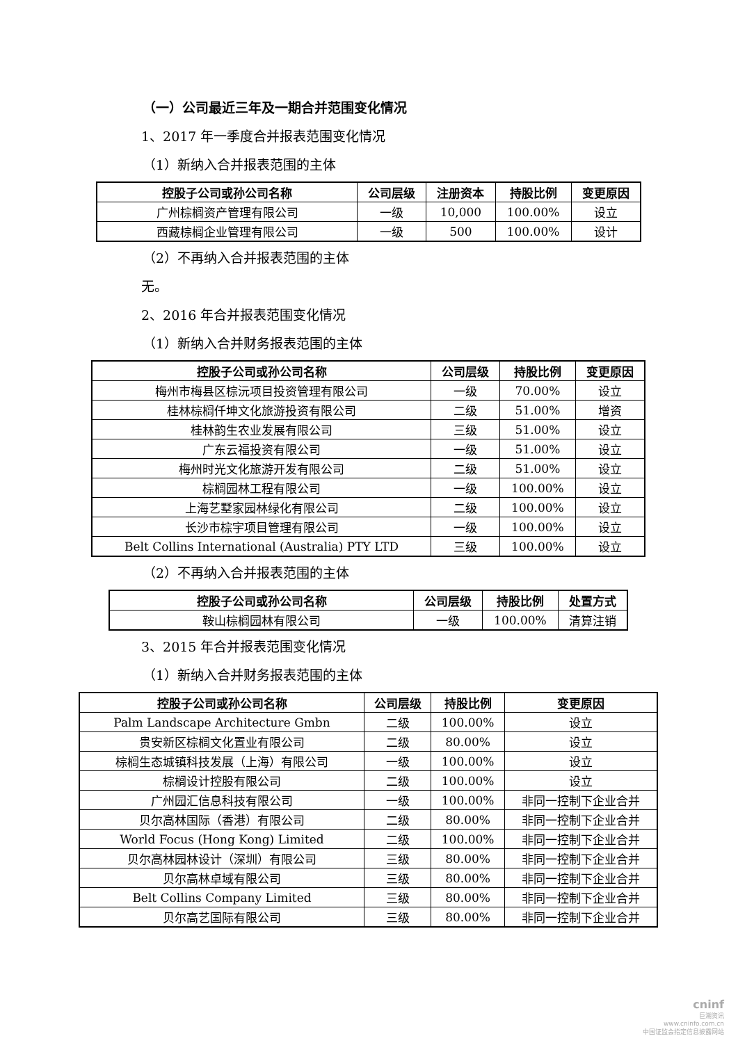（一）公司最近三年及一期合并范围变化情况
1、2017 年一季度合并报表范围变化情况
（1）新纳入合并报表范围的主体
| 控股子公司或孙公司名称 | 公司层级 | 注册资本 | 持股比例 | 变更原因 |
| --- | --- | --- | --- | --- |
| 广州棕榈资产管理有限公司 | 一级 | 10,000 | 100.00% | 设立 |
| 西藏棕榈企业管理有限公司 | 一级 | 500 | 100.00% | 设计 |
（2）不再纳入合并报表范围的主体
无。
2、2016 年合并报表范围变化情况
（1）新纳入合并财务报表范围的主体
| 控股子公司或孙公司名称 | 公司层级 | 持股比例 | 变更原因 |
| --- | --- | --- | --- |
| 梅州市梅县区棕沅项目投资管理有限公司 | 一级 | 70.00% | 设立 |
| 桂林棕榈仟坤文化旅游投资有限公司 | 二级 | 51.00% | 增资 |
| 桂林韵生农业发展有限公司 | 三级 | 51.00% | 设立 |
| 广东云福投资有限公司 | 一级 | 51.00% | 设立 |
| 梅州时光文化旅游开发有限公司 | 二级 | 51.00% | 设立 |
| 棕榈园林工程有限公司 | 一级 | 100.00% | 设立 |
| 上海艺墅家园林绿化有限公司 | 二级 | 100.00% | 设立 |
| 长沙市棕宇项目管理有限公司 | 一级 | 100.00% | 设立 |
| Belt Collins International (Australia) PTY LTD | 三级 | 100.00% | 设立 |
（2）不再纳入合并报表范围的主体
| 控股子公司或孙公司名称 | 公司层级 | 持股比例 | 处置方式 |
| --- | --- | --- | --- |
| 鞍山棕榈园林有限公司 | 一级 | 100.00% | 清算注销 |
3、2015 年合并报表范围变化情况
（1）新纳入合并财务报表范围的主体
| 控股子公司或孙公司名称 | 公司层级 | 持股比例 | 变更原因 |
| --- | --- | --- | --- |
| Palm Landscape Architecture Gmbn | 二级 | 100.00% | 设立 |
| 贵安新区棕榈文化置业有限公司 | 二级 | 80.00% | 设立 |
| 棕榈生态城镇科技发展（上海）有限公司 | 一级 | 100.00% | 设立 |
| 棕榈设计控股有限公司 | 二级 | 100.00% | 设立 |
| 广州园汇信息科技有限公司 | 一级 | 100.00% | 非同一控制下企业合并 |
| 贝尔高林国际（香港）有限公司 | 二级 | 80.00% | 非同一控制下企业合并 |
| World Focus (Hong Kong) Limited | 二级 | 100.00% | 非同一控制下企业合并 |
| 贝尔高林园林设计（深圳）有限公司 | 三级 | 80.00% | 非同一控制下企业合并 |
| 贝尔高林卓域有限公司 | 三级 | 80.00% | 非同一控制下企业合并 |
| Belt Collins Company Limited | 三级 | 80.00% | 非同一控制下企业合并 |
| 贝尔高艺国际有限公司 | 三级 | 80.00% | 非同一控制下企业合并 |
cninf
巨潮资讯
www.cninfo.com.cn
中国证监会指定信息披露网站